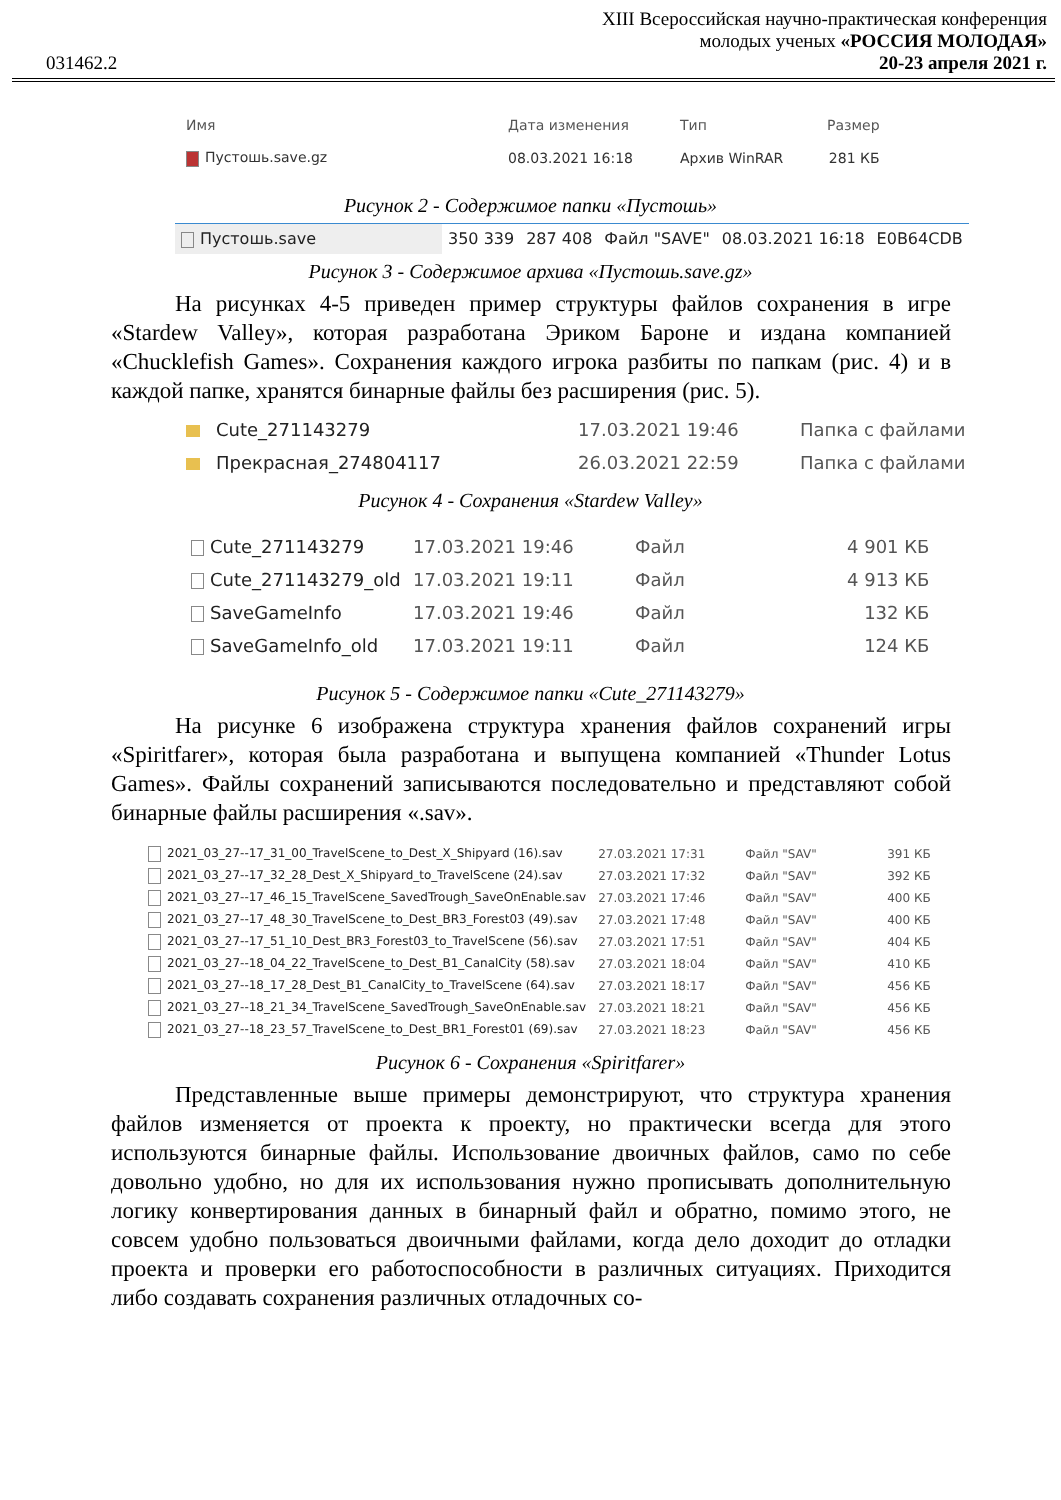031462.2
XIII Всероссийская научно-практическая конференция
молодых ученых «РОССИЯ МОЛОДАЯ»
20-23 апреля 2021 г.
| Имя | Дата изменения | Тип | Размер |
| Пустошь.save.gz | 08.03.2021 16:18 | Архив WinRAR | 281 КБ |
Рисунок 2 - Содержимое папки «Пустошь»
| Пустошь.save | 350 339 | 287 408 | Файл "SAVE" | 08.03.2021 16:18 | E0B64CDB |
Рисунок 3 - Содержимое архива «Пустошь.save.gz»
На рисунках 4-5 приведен пример структуры файлов сохранения в игре «Stardew Valley», которая разработана Эриком Бароне и издана компанией «Chucklefish Games». Сохранения каждого игрока разбиты по папкам (рис. 4) и в каждой папке, хранятся бинарные файлы без расширения (рис. 5).
| Cute_271143279 | 17.03.2021 19:46 | Папка с файлами |
| Прекрасная_274804117 | 26.03.2021 22:59 | Папка с файлами |
Рисунок 4 - Сохранения «Stardew Valley»
| Cute_271143279 | 17.03.2021 19:46 | Файл | 4 901 КБ |
| Cute_271143279_old | 17.03.2021 19:11 | Файл | 4 913 КБ |
| SaveGameInfo | 17.03.2021 19:46 | Файл | 132 КБ |
| SaveGameInfo_old | 17.03.2021 19:11 | Файл | 124 КБ |
Рисунок 5 - Содержимое папки «Cute_271143279»
На рисунке 6 изображена структура хранения файлов сохранений игры «Spiritfarer», которая была разработана и выпущена компанией «Thunder Lotus Games». Файлы сохранений записываются последовательно и представляют собой бинарные файлы расширения «.sav».
| 2021_03_27--17_31_00_TravelScene_to_Dest_X_Shipyard (16).sav | 27.03.2021 17:31 | Файл "SAV" | 391 КБ |
| 2021_03_27--17_32_28_Dest_X_Shipyard_to_TravelScene (24).sav | 27.03.2021 17:32 | Файл "SAV" | 392 КБ |
| 2021_03_27--17_46_15_TravelScene_SavedTrough_SaveOnEnable.sav | 27.03.2021 17:46 | Файл "SAV" | 400 КБ |
| 2021_03_27--17_48_30_TravelScene_to_Dest_BR3_Forest03 (49).sav | 27.03.2021 17:48 | Файл "SAV" | 400 КБ |
| 2021_03_27--17_51_10_Dest_BR3_Forest03_to_TravelScene (56).sav | 27.03.2021 17:51 | Файл "SAV" | 404 КБ |
| 2021_03_27--18_04_22_TravelScene_to_Dest_B1_CanalCity (58).sav | 27.03.2021 18:04 | Файл "SAV" | 410 КБ |
| 2021_03_27--18_17_28_Dest_B1_CanalCity_to_TravelScene (64).sav | 27.03.2021 18:17 | Файл "SAV" | 456 КБ |
| 2021_03_27--18_21_34_TravelScene_SavedTrough_SaveOnEnable.sav | 27.03.2021 18:21 | Файл "SAV" | 456 КБ |
| 2021_03_27--18_23_57_TravelScene_to_Dest_BR1_Forest01 (69).sav | 27.03.2021 18:23 | Файл "SAV" | 456 КБ |
Рисунок 6 - Сохранения «Spiritfarer»
Представленные выше примеры демонстрируют, что структура хранения файлов изменяется от проекта к проекту, но практически всегда для этого используются бинарные файлы. Использование двоичных файлов, само по себе довольно удобно, но для их использования нужно прописывать дополнительную логику конвертирования данных в бинарный файл и обратно, помимо этого, не совсем удобно пользоваться двоичными файлами, когда дело доходит до отладки проекта и проверки его работоспособности в различных ситуациях. Приходится либо создавать сохранения различных отладочных со-